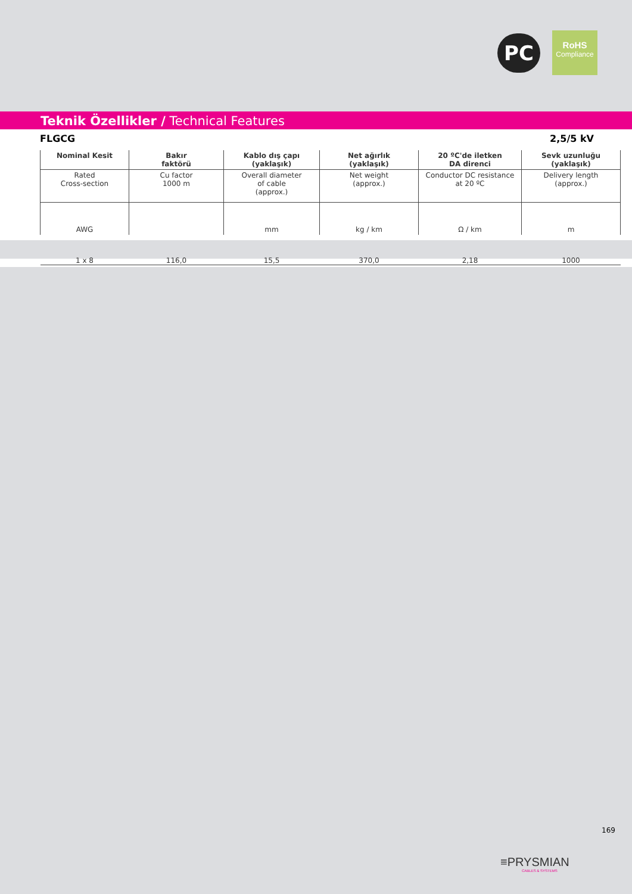PC
RoHS
Compliance
Teknik Özellikler / Technical Features
FLGCG 2,5/5 kV
| Nominal Kesit | Bakır faktörü | Kablo dış çapı (yaklaşık) | Net ağırlık (yaklaşık) | 20 ºC'de iletken DA direnci | Sevk uzunluğu (yaklaşık) |
| --- | --- | --- | --- | --- | --- |
| Rated Cross-section | Cu factor 1000 m | Overall diameter of cable (approx.) | Net weight (approx.) | Conductor DC resistance at 20 ºC | Delivery length (approx.) |
| AWG | | mm | kg / km | Ω / km | m |
| 1 x 8 | 116,0 | 15,5 | 370,0 | 2,18 | 1000 |
169
≡PRYSMIAN
CABLES & SYSTEMS